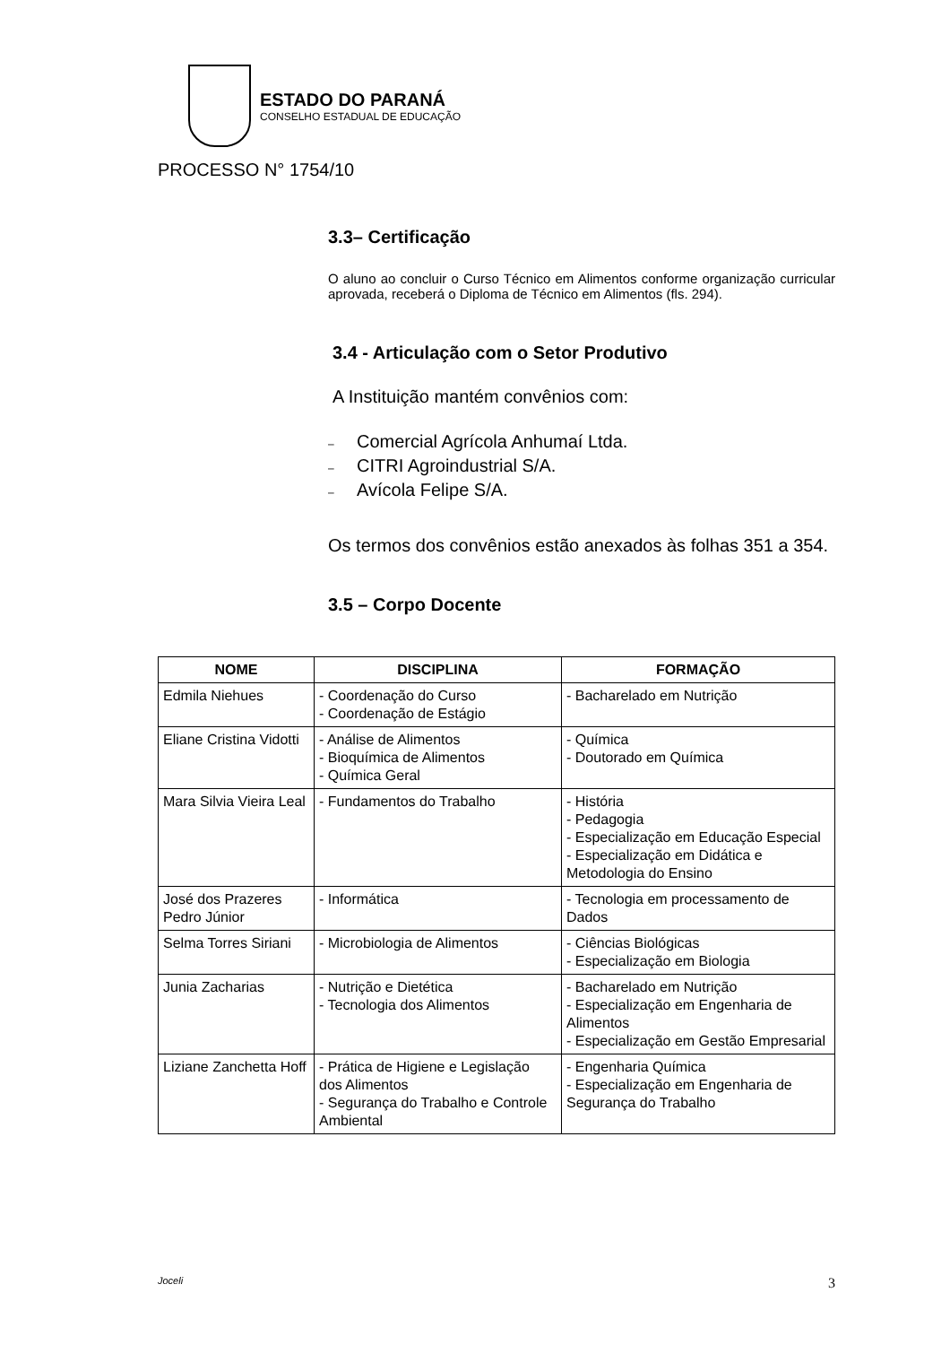ESTADO DO PARANÁ
CONSELHO ESTADUAL DE EDUCAÇÃO
PROCESSO N° 1754/10
3.3– Certificação
O aluno ao concluir o Curso Técnico em Alimentos conforme organização curricular aprovada, receberá o Diploma de Técnico em Alimentos (fls. 294).
3.4 - Articulação com o Setor Produtivo
A Instituição mantém convênios com:
– Comercial Agrícola Anhumaí Ltda.
– CITRI Agroindustrial S/A.
– Avícola Felipe S/A.
Os termos dos convênios estão anexados às folhas 351 a 354.
3.5 – Corpo Docente
| NOME | DISCIPLINA | FORMAÇÃO |
| --- | --- | --- |
| Edmila Niehues | - Coordenação do Curso - Coordenação de Estágio | - Bacharelado em Nutrição |
| Eliane Cristina Vidotti | - Análise de Alimentos - Bioquímica de Alimentos - Química Geral | - Química - Doutorado em Química |
| Mara Silvia Vieira Leal | - Fundamentos do Trabalho | - História - Pedagogia - Especialização em Educação Especial - Especialização em Didática e Metodologia do Ensino |
| José dos Prazeres Pedro Júnior | - Informática | - Tecnologia em processamento de Dados |
| Selma Torres Siriani | - Microbiologia de Alimentos | - Ciências Biológicas - Especialização em Biologia |
| Junia Zacharias | - Nutrição e Dietética - Tecnologia dos Alimentos | - Bacharelado em Nutrição - Especialização em Engenharia de Alimentos - Especialização em Gestão Empresarial |
| Liziane Zanchetta Hoff | - Prática de Higiene e Legislação dos Alimentos - Segurança do Trabalho e Controle Ambiental | - Engenharia Química - Especialização em Engenharia de Segurança do Trabalho |
Joceli 3